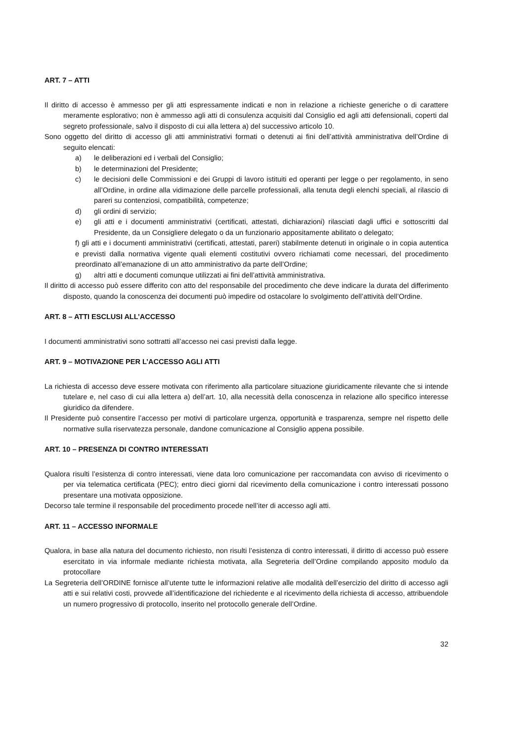ART. 7 – ATTI
Il diritto di accesso è ammesso per gli atti espressamente indicati e non in relazione a richieste generiche o di carattere meramente esplorativo; non è ammesso agli atti di consulenza acquisiti dal Consiglio ed agli atti defensionali, coperti dal segreto professionale, salvo il disposto di cui alla lettera a) del successivo articolo 10.
Sono oggetto del diritto di accesso gli atti amministrativi formati o detenuti ai fini dell’attività amministrativa dell’Ordine di seguito elencati:
a) le deliberazioni ed i verbali del Consiglio;
b) le determinazioni del Presidente;
c) le decisioni delle Commissioni e dei Gruppi di lavoro istituiti ed operanti per legge o per regolamento, in seno all’Ordine, in ordine alla vidimazione delle parcelle professionali, alla tenuta degli elenchi speciali, al rilascio di pareri su contenziosi, compatibilità, competenze;
d) gli ordini di servizio;
e) gli atti e i documenti amministrativi (certificati, attestati, dichiarazioni) rilasciati dagli uffici e sottoscritti dal Presidente, da un Consigliere delegato o da un funzionario appositamente abilitato o delegato;
f) gli atti e i documenti amministrativi (certificati, attestati, pareri) stabilmente detenuti in originale o in copia autentica e previsti dalla normativa vigente quali elementi costitutivi ovvero richiamati come necessari, del procedimento preordinato all’emanazione di un atto amministrativo da parte dell’Ordine;
g) altri atti e documenti comunque utilizzati ai fini dell’attività amministrativa.
Il diritto di accesso può essere differito con atto del responsabile del procedimento che deve indicare la durata del differimento disposto, quando la conoscenza dei documenti può impedire od ostacolare lo svolgimento dell’attività dell’Ordine.
ART. 8 – ATTI ESCLUSI ALL’ACCESSO
I documenti amministrativi sono sottratti all’accesso nei casi previsti dalla legge.
ART. 9 – MOTIVAZIONE PER L’ACCESSO AGLI ATTI
La richiesta di accesso deve essere motivata con riferimento alla particolare situazione giuridicamente rilevante che si intende tutelare e, nel caso di cui alla lettera a) dell’art. 10, alla necessità della conoscenza in relazione allo specifico interesse giuridico da difendere.
Il Presidente può consentire l’accesso per motivi di particolare urgenza, opportunità e trasparenza, sempre nel rispetto delle normative sulla riservatezza personale, dandone comunicazione al Consiglio appena possibile.
ART. 10 – PRESENZA DI CONTRO INTERESSATI
Qualora risulti l’esistenza di contro interessati, viene data loro comunicazione per raccomandata con avviso di ricevimento o per via telematica certificata (PEC); entro dieci giorni dal ricevimento della comunicazione i contro interessati possono presentare una motivata opposizione.
Decorso tale termine il responsabile del procedimento procede nell’iter di accesso agli atti.
ART. 11 – ACCESSO INFORMALE
Qualora, in base alla natura del documento richiesto, non risulti l’esistenza di contro interessati, il diritto di accesso può essere esercitato in via informale mediante richiesta motivata, alla Segreteria dell’Ordine compilando apposito modulo da protocollare
La Segreteria dell’ORDINE fornisce all’utente tutte le informazioni relative alle modalità dell’esercizio del diritto di accesso agli atti e sui relativi costi, provvede all’identificazione del richiedente e al ricevimento della richiesta di accesso, attribuendole un numero progressivo di protocollo, inserito nel protocollo generale dell’Ordine.
32